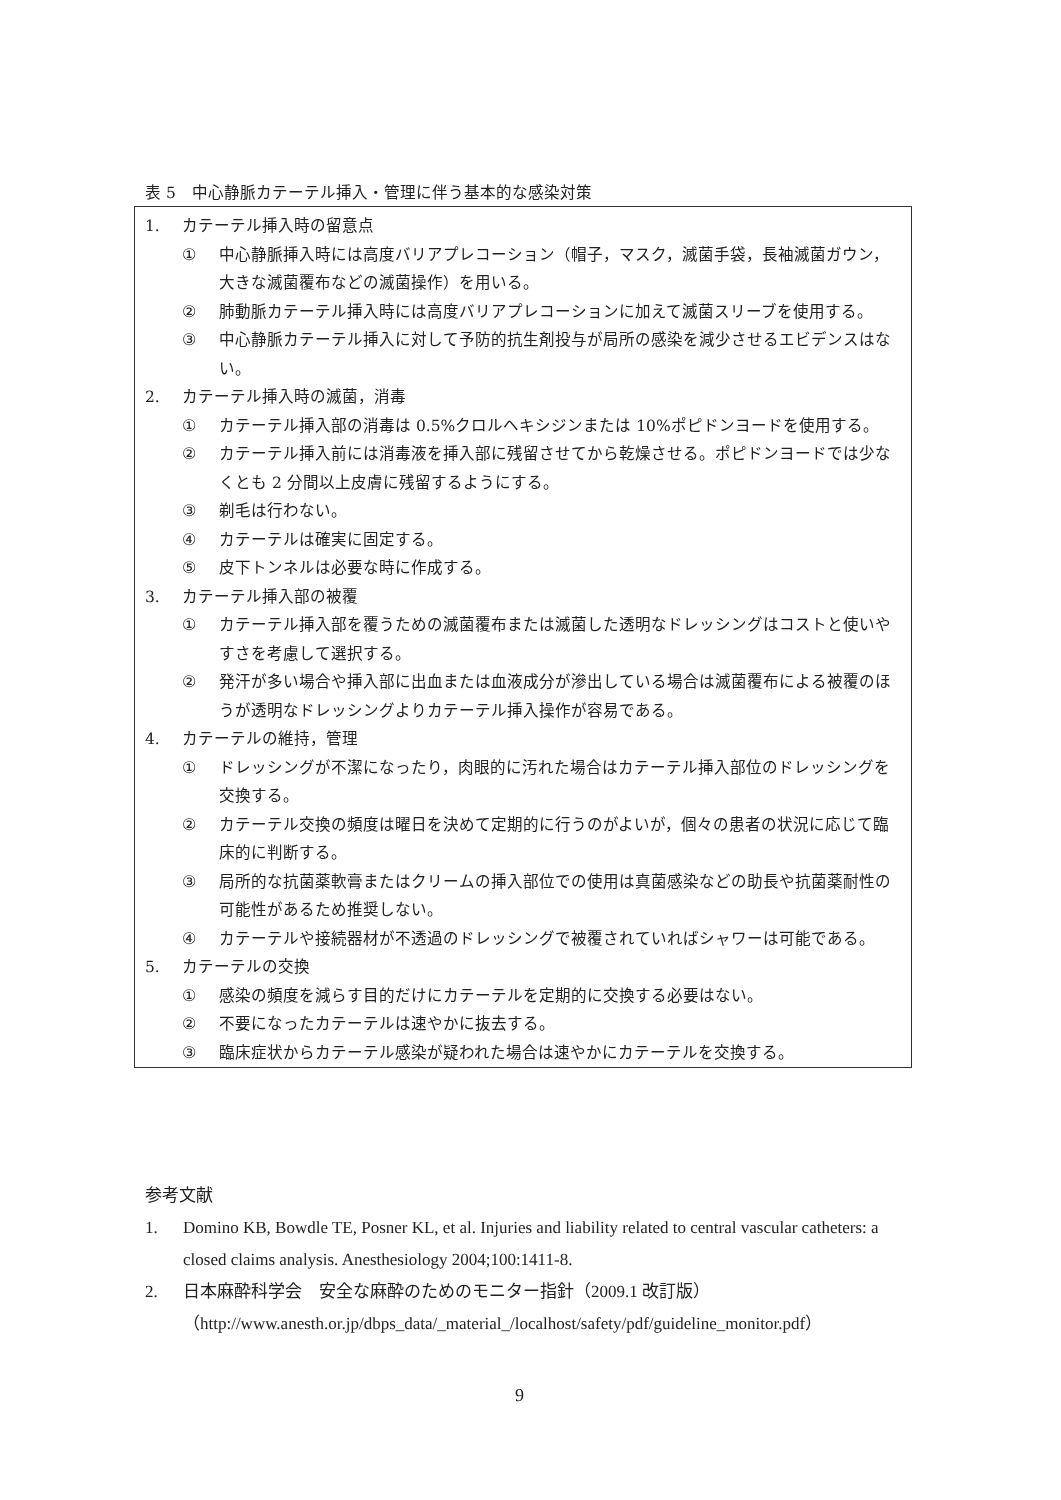表 5　中心静脈カテーテル挿入・管理に伴う基本的な感染対策
1. カテーテル挿入時の留意点
① 中心静脈挿入時には高度バリアプレコーション（帽子，マスク，滅菌手袋，長袖滅菌ガウン，大きな滅菌覆布などの滅菌操作）を用いる。
② 肺動脈カテーテル挿入時には高度バリアプレコーションに加えて滅菌スリーブを使用する。
③ 中心静脈カテーテル挿入に対して予防的抗生剤投与が局所の感染を減少させるエビデンスはない。
2. カテーテル挿入時の滅菌，消毒
① カテーテル挿入部の消毒は 0.5%クロルヘキシジンまたは 10%ポピドンヨードを使用する。
② カテーテル挿入前には消毒液を挿入部に残留させてから乾燥させる。ポピドンヨードでは少なくとも 2 分間以上皮膚に残留するようにする。
③ 剃毛は行わない。
④ カテーテルは確実に固定する。
⑤ 皮下トンネルは必要な時に作成する。
3. カテーテル挿入部の被覆
① カテーテル挿入部を覆うための滅菌覆布または滅菌した透明なドレッシングはコストと使いやすさを考慮して選択する。
② 発汗が多い場合や挿入部に出血または血液成分が滲出している場合は滅菌覆布による被覆のほうが透明なドレッシングよりカテーテル挿入操作が容易である。
4. カテーテルの維持，管理
① ドレッシングが不潔になったり，肉眼的に汚れた場合はカテーテル挿入部位のドレッシングを交換する。
② カテーテル交換の頻度は曜日を決めて定期的に行うのがよいが，個々の患者の状況に応じて臨床的に判断する。
③ 局所的な抗菌薬軟膏またはクリームの挿入部位での使用は真菌感染などの助長や抗菌薬耐性の可能性があるため推奨しない。
④ カテーテルや接続器材が不透過のドレッシングで被覆されていればシャワーは可能である。
5. カテーテルの交換
① 感染の頻度を減らす目的だけにカテーテルを定期的に交換する必要はない。
② 不要になったカテーテルは速やかに抜去する。
③ 臨床症状からカテーテル感染が疑われた場合は速やかにカテーテルを交換する。
参考文献
1. Domino KB, Bowdle TE, Posner KL, et al. Injuries and liability related to central vascular catheters: a closed claims analysis. Anesthesiology 2004;100:1411-8.
2. 日本麻酔科学会　安全な麻酔のためのモニター指針（2009.1 改訂版）
（http://www.anesth.or.jp/dbps_data/_material_/localhost/safety/pdf/guideline_monitor.pdf）
9